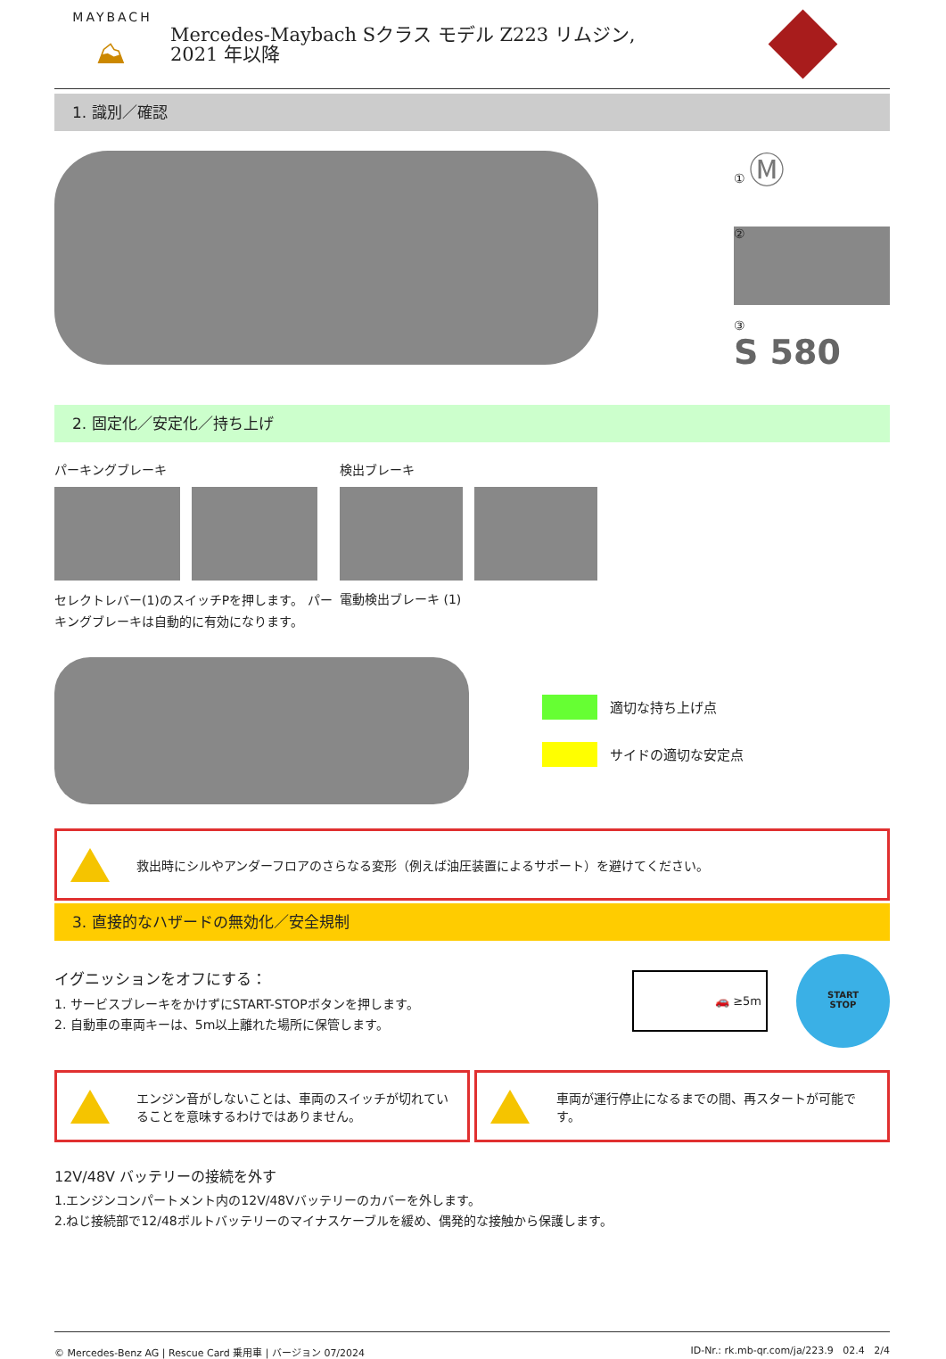MAYBACH
⛰
Mercedes-Maybach Sクラス モデル Z223 リムジン,
2021 年以降
1. 識別／確認
① Ⓜ
②
③
S 580
2. 固定化／安定化／持ち上げ
パーキングブレーキ
セレクトレバー(1)のスイッチPを押します。 パーキングブレーキは自動的に有効になります。
検出ブレーキ
電動検出ブレーキ (1)
適切な持ち上げ点
サイドの適切な安定点
救出時にシルやアンダーフロアのさらなる変形（例えば油圧装置によるサポート）を避けてください。
3. 直接的なハザードの無効化／安全規制
イグニッションをオフにする：
1. サービスブレーキをかけずにSTART-STOPボタンを押します。
2. 自動車の車両キーは、5m以上離れた場所に保管します。
🚗 ≥5m
START
STOP
エンジン音がしないことは、車両のスイッチが切れていることを意味するわけではありません。
車両が運行停止になるまでの間、再スタートが可能です。
12V/48V バッテリーの接続を外す
1.エンジンコンパートメント内の12V/48Vバッテリーのカバーを外します。
2.ねじ接続部で12/48ボルトバッテリーのマイナスケーブルを緩め、偶発的な接触から保護します。
© Mercedes-Benz AG | Rescue Card 乗用車 | バージョン 07/2024 ID-Nr.: rk.mb-qr.com/ja/223.9 02.4 2/4